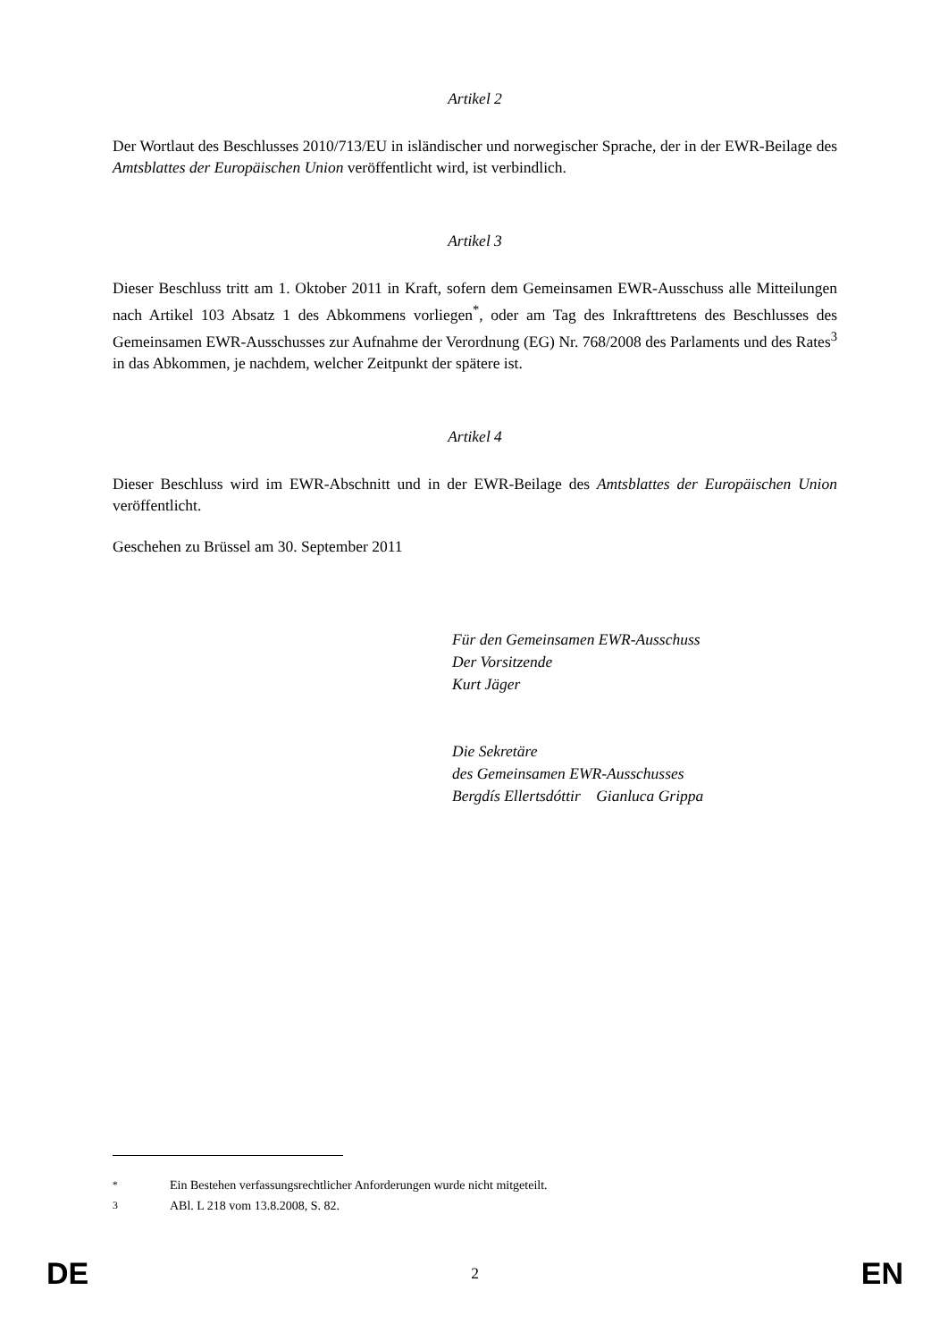Artikel 2
Der Wortlaut des Beschlusses 2010/713/EU in isländischer und norwegischer Sprache, der in der EWR-Beilage des Amtsblattes der Europäischen Union veröffentlicht wird, ist verbindlich.
Artikel 3
Dieser Beschluss tritt am 1. Oktober 2011 in Kraft, sofern dem Gemeinsamen EWR-Ausschuss alle Mitteilungen nach Artikel 103 Absatz 1 des Abkommens vorliegen<sup>*</sup>, oder am Tag des Inkrafttretens des Beschlusses des Gemeinsamen EWR-Ausschusses zur Aufnahme der Verordnung (EG) Nr. 768/2008 des Parlaments und des Rates<sup>3</sup> in das Abkommen, je nachdem, welcher Zeitpunkt der spätere ist.
Artikel 4
Dieser Beschluss wird im EWR-Abschnitt und in der EWR-Beilage des Amtsblattes der Europäischen Union veröffentlicht.
Geschehen zu Brüssel am 30. September 2011
Für den Gemeinsamen EWR-Ausschuss
Der Vorsitzende
Kurt Jäger
Die Sekretäre
des Gemeinsamen EWR-Ausschusses
Bergdís Ellertsdóttir Gianluca Grippa
<sup>*</sup> Ein Bestehen verfassungsrechtlicher Anforderungen wurde nicht mitgeteilt.
<sup>3</sup> ABl. L 218 vom 13.8.2008, S. 82.
DE 2 EN